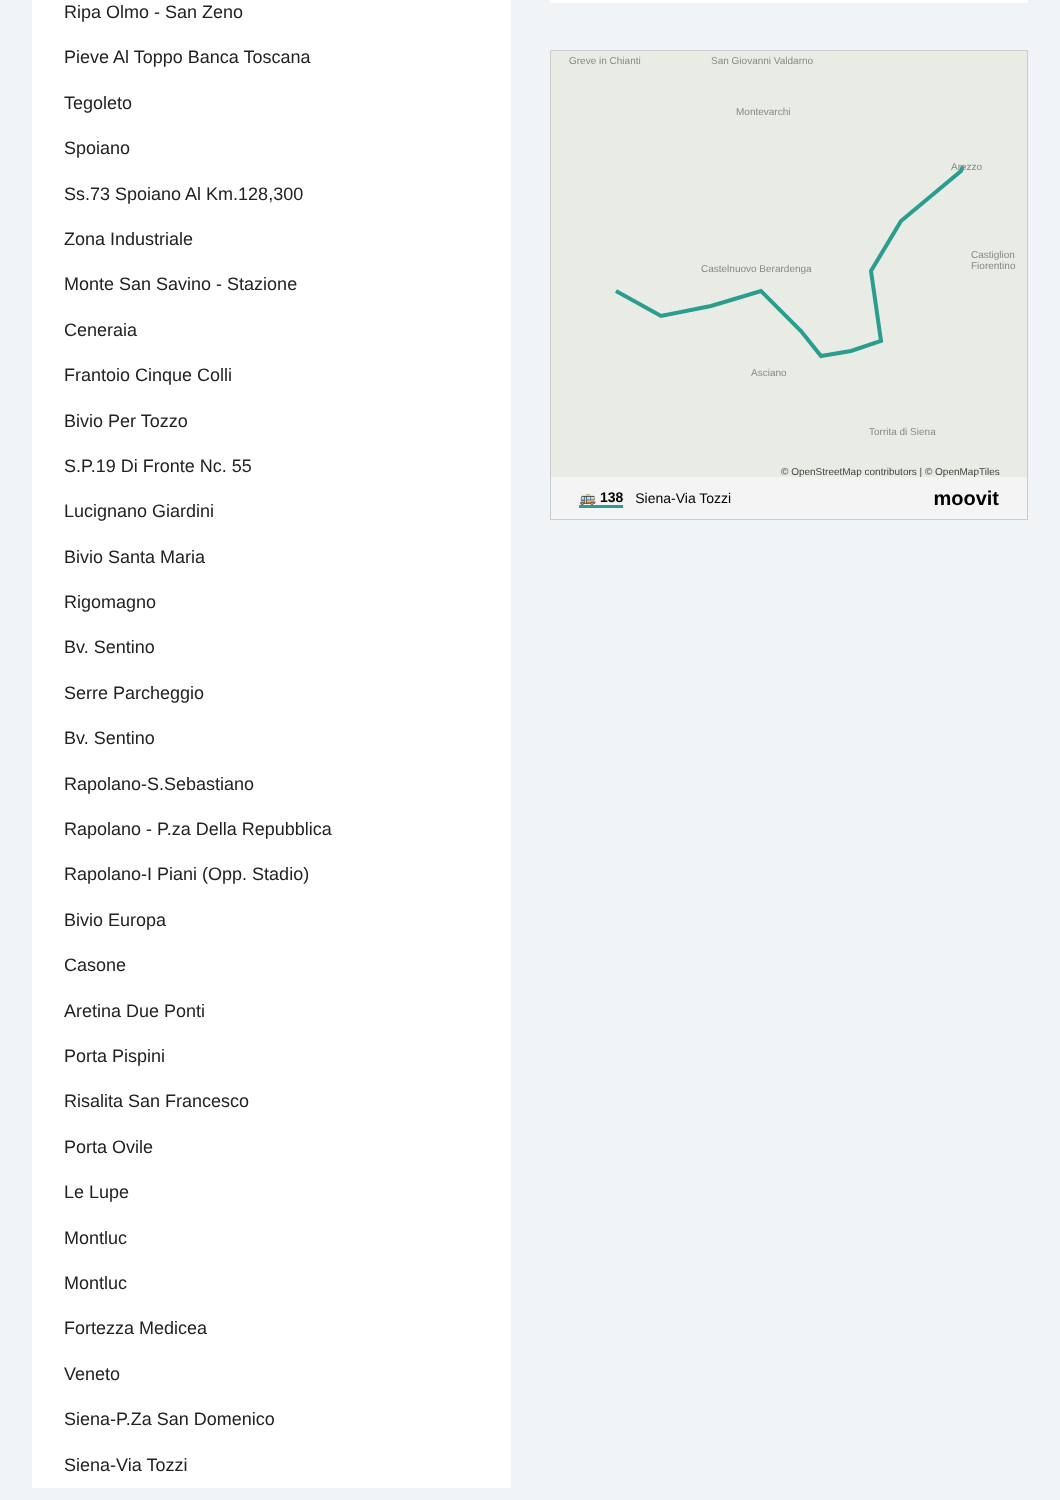Ripa Olmo - San Zeno
Pieve Al Toppo Banca Toscana
Tegoleto
Spoiano
Ss.73 Spoiano Al Km.128,300
Zona Industriale
Monte San Savino - Stazione
Ceneraia
Frantoio Cinque Colli
Bivio Per Tozzo
S.P.19 Di Fronte Nc. 55
Lucignano Giardini
Bivio Santa Maria
Rigomagno
Bv. Sentino
Serre Parcheggio
Bv. Sentino
Rapolano-S.Sebastiano
Rapolano - P.za Della Repubblica
Rapolano-I Piani (Opp. Stadio)
Bivio Europa
Casone
Aretina Due Ponti
Porta Pispini
Risalita San Francesco
Porta Ovile
Le Lupe
Montluc
Montluc
Fortezza Medicea
Veneto
Siena-P.Za San Domenico
Siena-Via Tozzi
Greve in Chianti San Giovanni Valdarno
Montevarchi
Arezzo
Castiglion Fiorentino
Castelnuovo Berardenga
Asciano
Torrita di Siena
© OpenStreetMap contributors | © OpenMapTiles
🚌 138 Siena-Via Tozzi moovit